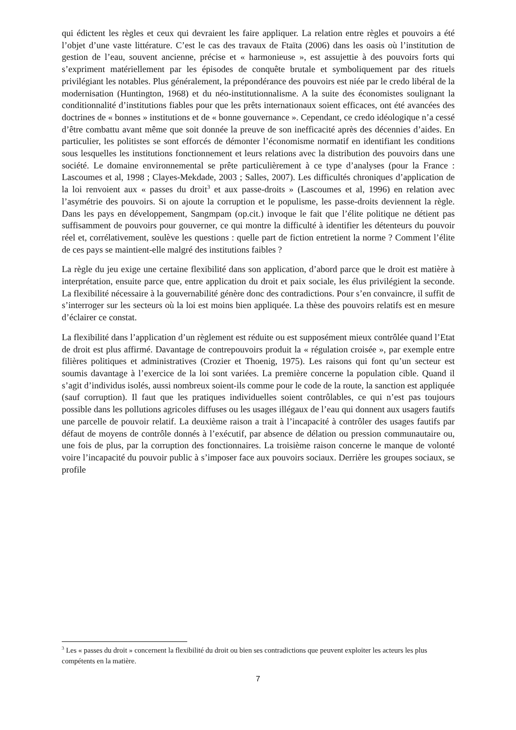qui édictent les règles et ceux qui devraient les faire appliquer. La relation entre règles et pouvoirs a été l’objet d’une vaste littérature. C’est le cas des travaux de Ftaïta (2006) dans les oasis où l’institution de gestion de l’eau, souvent ancienne, précise et « harmonieuse », est assujettie à des pouvoirs forts qui s’expriment matériellement par les épisodes de conquête brutale et symboliquement par des rituels privilégiant les notables. Plus généralement, la prépondérance des pouvoirs est niée par le credo libéral de la modernisation (Huntington, 1968) et du néo-institutionnalisme. A la suite des économistes soulignant la conditionnalité d’institutions fiables pour que les prêts internationaux soient efficaces, ont été avancées des doctrines de « bonnes » institutions et de « bonne gouvernance ». Cependant, ce credo idéologique n’a cessé d’être combattu avant même que soit donnée la preuve de son inefficacité après des décennies d’aides. En particulier, les politistes se sont efforcés de démonter l’économisme normatif en identifiant les conditions sous lesquelles les institutions fonctionnement et leurs relations avec la distribution des pouvoirs dans une société. Le domaine environnemental se prête particulièrement à ce type d’analyses (pour la France : Lascoumes et al, 1998 ; Clayes-Mekdade, 2003 ; Salles, 2007). Les difficultés chroniques d’application de la loi renvoient aux « passes du droit<sup>3</sup> et aux passe-droits » (Lascoumes et al, 1996) en relation avec l’asymétrie des pouvoirs. Si on ajoute la corruption et le populisme, les passe-droits deviennent la règle. Dans les pays en développement, Sangmpam (op.cit.) invoque le fait que l’élite politique ne détient pas suffisamment de pouvoirs pour gouverner, ce qui montre la difficulté à identifier les détenteurs du pouvoir réel et, corrélativement, soulève les questions : quelle part de fiction entretient la norme ? Comment l’élite de ces pays se maintient-elle malgré des institutions faibles ?
La règle du jeu exige une certaine flexibilité dans son application, d’abord parce que le droit est matière à interprétation, ensuite parce que, entre application du droit et paix sociale, les élus privilégient la seconde. La flexibilité nécessaire à la gouvernabilité génère donc des contradictions. Pour s’en convaincre, il suffit de s’interroger sur les secteurs où la loi est moins bien appliquée. La thèse des pouvoirs relatifs est en mesure d’éclairer ce constat.
La flexibilité dans l’application d’un règlement est réduite ou est supposément mieux contrôlée quand l’Etat de droit est plus affirmé. Davantage de contrepouvoirs produit la « régulation croisée », par exemple entre filières politiques et administratives (Crozier et Thoenig, 1975). Les raisons qui font qu’un secteur est soumis davantage à l’exercice de la loi sont variées. La première concerne la population cible. Quand il s’agit d’individus isolés, aussi nombreux soient-ils comme pour le code de la route, la sanction est appliquée (sauf corruption). Il faut que les pratiques individuelles soient contrôlables, ce qui n’est pas toujours possible dans les pollutions agricoles diffuses ou les usages illégaux de l’eau qui donnent aux usagers fautifs une parcelle de pouvoir relatif. La deuxième raison a trait à l’incapacité à contrôler des usages fautifs par défaut de moyens de contrôle donnés à l’exécutif, par absence de délation ou pression communautaire ou, une fois de plus, par la corruption des fonctionnaires. La troisième raison concerne le manque de volonté voire l’incapacité du pouvoir public à s’imposer face aux pouvoirs sociaux. Derrière les groupes sociaux, se profile
<sup>3</sup> Les « passes du droit » concernent la flexibilité du droit ou bien ses contradictions que peuvent exploiter les acteurs les plus compétents en la matière.
7